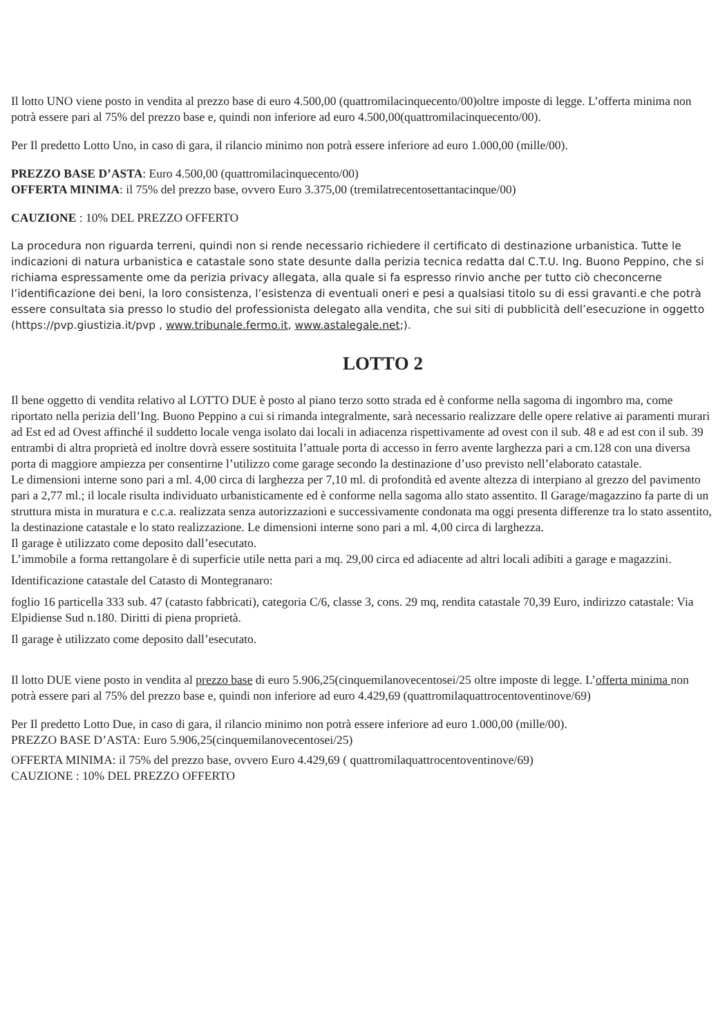Il lotto UNO viene posto in vendita al prezzo base di euro 4.500,00 (quattromilacinquecento/00)oltre imposte di legge. L’offerta minima non potrà essere pari al 75% del prezzo base e, quindi non inferiore ad euro 4.500,00(quattromilacinquecento/00).
Per Il predetto Lotto Uno, in caso di gara, il rilancio minimo non potrà essere inferiore ad euro 1.000,00 (mille/00).
PREZZO BASE D’ASTA: Euro 4.500,00 (quattromilacinquecento/00)
OFFERTA MINIMA: il 75% del prezzo base, ovvero Euro 3.375,00 (tremilatrecentosettantacinque/00)
CAUZIONE : 10% DEL PREZZO OFFERTO
La procedura non riguarda terreni, quindi non si rende necessario richiedere il certificato di destinazione urbanistica. Tutte le indicazioni di natura urbanistica e catastale sono state desunte dalla perizia tecnica redatta dal C.T.U. Ing. Buono Peppino, che si richiama espressamente ome da perizia privacy allegata, alla quale si fa espresso rinvio anche per tutto ciò checoncerne l’identificazione dei beni, la loro consistenza, l’esistenza di eventuali oneri e pesi a qualsiasi titolo su di essi gravanti.e che potrà essere consultata sia presso lo studio del professionista delegato alla vendita, che sui siti di pubblicità dell’esecuzione in oggetto (https://pvp.giustizia.it/pvp , www.tribunale.fermo.it, www.astalegale.net;).
LOTTO 2
Il bene oggetto di vendita relativo al LOTTO DUE è posto al piano terzo sotto strada ed è conforme nella sagoma di ingombro ma, come riportato nella perizia dell’Ing. Buono Peppino a cui si rimanda integralmente, sarà necessario realizzare delle opere relative ai paramenti murari ad Est ed ad Ovest affinché il suddetto locale venga isolato dai locali in adiacenza rispettivamente ad ovest con il sub. 48 e ad est con il sub. 39 entrambi di altra proprietà ed inoltre dovrà essere sostituita l’attuale porta di accesso in ferro avente larghezza pari a cm.128 con una diversa porta di maggiore ampiezza per consentirne l’utilizzo come garage secondo la destinazione d’uso previsto nell’elaborato catastale.
Le dimensioni interne sono pari a ml. 4,00 circa di larghezza per 7,10 ml. di profondità ed avente altezza di interpiano al grezzo del pavimento pari a 2,77 ml.; il locale risulta individuato urbanisticamente ed è conforme nella sagoma allo stato assentito. Il Garage/magazzino fa parte di un struttura mista in muratura e c.c.a. realizzata senza autorizzazioni e successivamente condonata ma oggi presenta differenze tra lo stato assentito, la destinazione catastale e lo stato realizzazione. Le dimensioni interne sono pari a ml. 4,00 circa di larghezza.
Il garage è utilizzato come deposito dall’esecutato.
L’immobile a forma rettangolare è di superficie utile netta pari a mq. 29,00 circa ed adiacente ad altri locali adibiti a garage e magazzini.
Identificazione catastale del Catasto di Montegranaro:
foglio 16 particella 333 sub. 47 (catasto fabbricati), categoria C/6, classe 3, cons. 29 mq, rendita catastale 70,39 Euro, indirizzo catastale: Via Elpidiense Sud n.180. Diritti di piena proprietà.
Il garage è utilizzato come deposito dall’esecutato.
Il lotto DUE viene posto in vendita al prezzo base di euro 5.906,25(cinquemilanovecentosei/25 oltre imposte di legge. L’offerta minima non potrà essere pari al 75% del prezzo base e, quindi non inferiore ad euro 4.429,69 (quattromilaquattrocentoventinove/69)
Per Il predetto Lotto Due, in caso di gara, il rilancio minimo non potrà essere inferiore ad euro 1.000,00 (mille/00).
PREZZO BASE D’ASTA: Euro 5.906,25(cinquemilanovecentosei/25)
OFFERTA MINIMA: il 75% del prezzo base, ovvero Euro 4.429,69 ( quattromilaquattrocentoventinove/69)
CAUZIONE : 10% DEL PREZZO OFFERTO